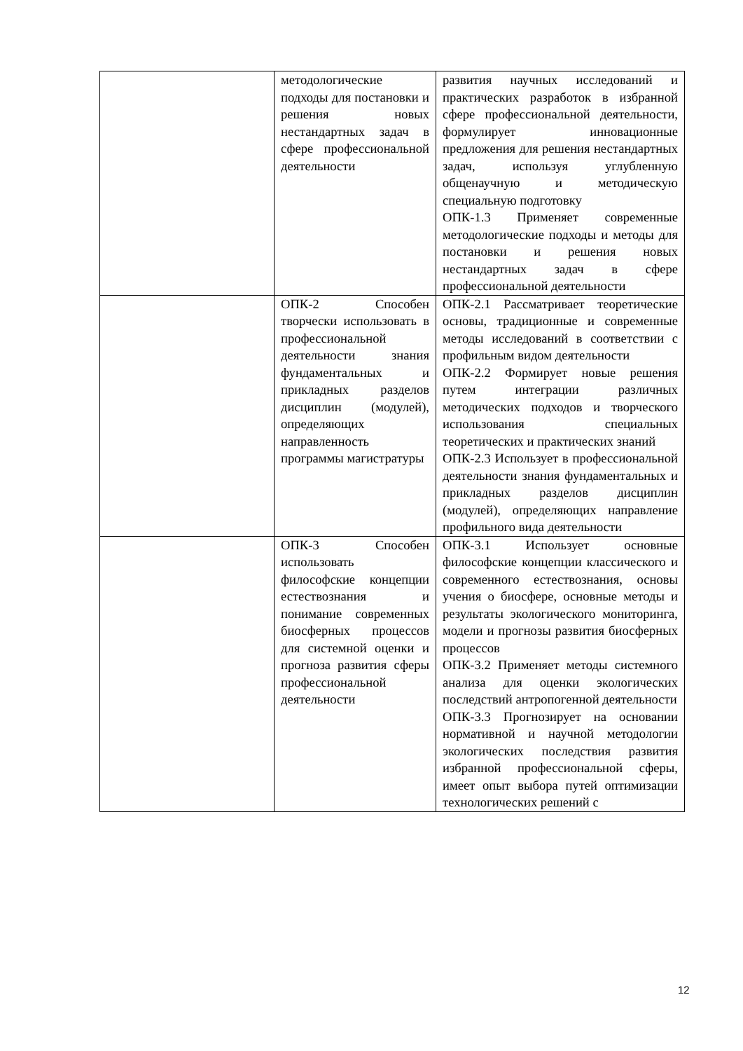| | методологические подходы для постановки и решения новых нестандартных задач в сфере профессиональной деятельности | развития научных исследований и практических разработок в избранной сфере профессиональной деятельности, формулирует инновационные предложения для решения нестандартных задач, используя углубленную общенаучную и методическую специальную подготовку ОПК-1.3 Применяет современные методологические подходы и методы для постановки и решения новых нестандартных задач в сфере профессиональной деятельности |
| | ОПК-2 Способен творчески использовать в профессиональной деятельности знания фундаментальных и прикладных разделов дисциплин (модулей), определяющих направленность программы магистратуры | ОПК-2.1 Рассматривает теоретические основы, традиционные и современные методы исследований в соответствии с профильным видом деятельности ОПК-2.2 Формирует новые решения путем интеграции различных методических подходов и творческого использования специальных теоретических и практических знаний ОПК-2.3 Использует в профессиональной деятельности знания фундаментальных и прикладных разделов дисциплин (модулей), определяющих направление профильного вида деятельности |
| | ОПК-3 Способен использовать философские концепции естествознания и понимание современных биосферных процессов для системной оценки и прогноза развития сферы профессиональной деятельности | ОПК-3.1 Использует основные философские концепции классического и современного естествознания, основы учения о биосфере, основные методы и результаты экологического мониторинга, модели и прогнозы развития биосферных процессов ОПК-3.2 Применяет методы системного анализа для оценки экологических последствий антропогенной деятельности ОПК-3.3 Прогнозирует на основании нормативной и научной методологии экологических последствия развития избранной профессиональной сферы, имеет опыт выбора путей оптимизации технологических решений с |
12